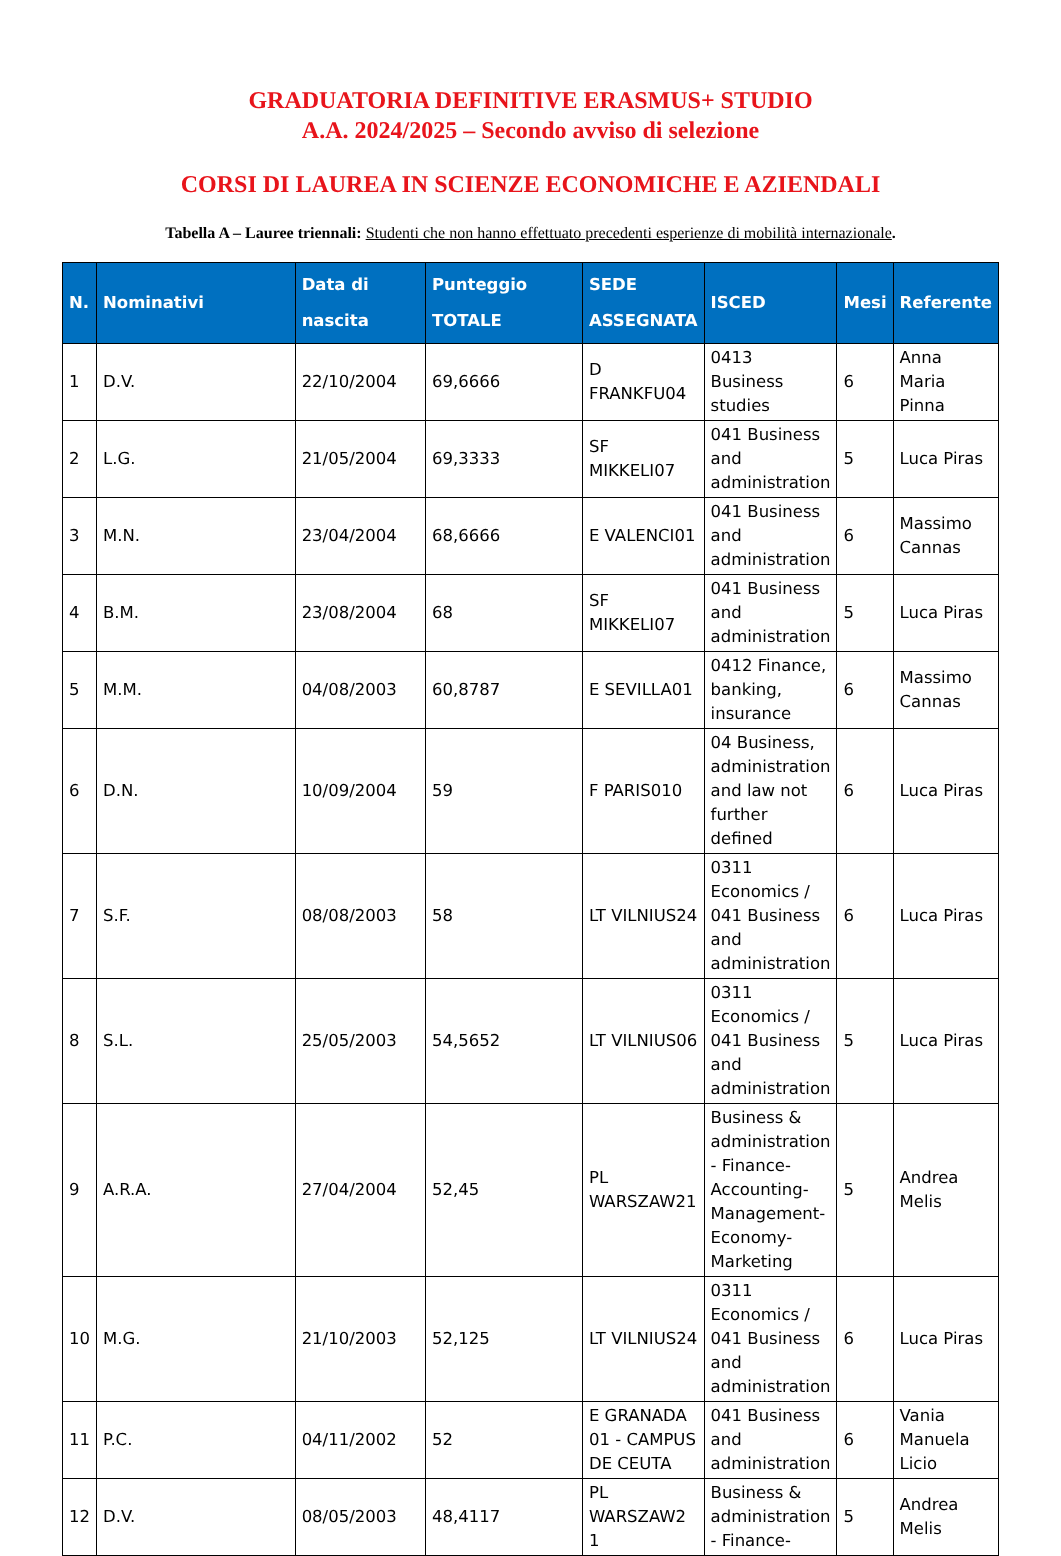GRADUATORIA DEFINITIVE ERASMUS+ STUDIO
A.A. 2024/2025 – Secondo avviso di selezione
CORSI DI LAUREA IN SCIENZE ECONOMICHE E AZIENDALI
Tabella A – Lauree triennali: Studenti che non hanno effettuato precedenti esperienze di mobilità internazionale.
| N. | Nominativi | Data di nascita | Punteggio TOTALE | SEDE ASSEGNATA | ISCED | Mesi | Referente |
| --- | --- | --- | --- | --- | --- | --- | --- |
| 1 | D.V. | 22/10/2004 | 69,6666 | D FRANKFU04 | 0413 Business studies | 6 | Anna Maria Pinna |
| 2 | L.G. | 21/05/2004 | 69,3333 | SF MIKKELI07 | 041 Business and administration | 5 | Luca Piras |
| 3 | M.N. | 23/04/2004 | 68,6666 | E VALENCI01 | 041 Business and administration | 6 | Massimo Cannas |
| 4 | B.M. | 23/08/2004 | 68 | SF MIKKELI07 | 041 Business and administration | 5 | Luca Piras |
| 5 | M.M. | 04/08/2003 | 60,8787 | E SEVILLA01 | 0412 Finance, banking, insurance | 6 | Massimo Cannas |
| 6 | D.N. | 10/09/2004 | 59 | F PARIS010 | 04 Business, administration and law not further defined | 6 | Luca Piras |
| 7 | S.F. | 08/08/2003 | 58 | LT VILNIUS24 | 0311 Economics / 041 Business and administration | 6 | Luca Piras |
| 8 | S.L. | 25/05/2003 | 54,5652 | LT VILNIUS06 | 0311 Economics / 041 Business and administration | 5 | Luca Piras |
| 9 | A.R.A. | 27/04/2004 | 52,45 | PL WARSZAW21 | Business & administration - Finance-Accounting-Management-Economy-Marketing | 5 | Andrea Melis |
| 10 | M.G. | 21/10/2003 | 52,125 | LT VILNIUS24 | 0311 Economics / 041 Business and administration | 6 | Luca Piras |
| 11 | P.C. | 04/11/2002 | 52 | E GRANADA 01 - CAMPUS DE CEUTA | 041 Business and administration | 6 | Vania Manuela Licio |
| 12 | D.V. | 08/05/2003 | 48,4117 | PL WARSZAW2 1 | Business & administration - Finance- | 5 | Andrea Melis |